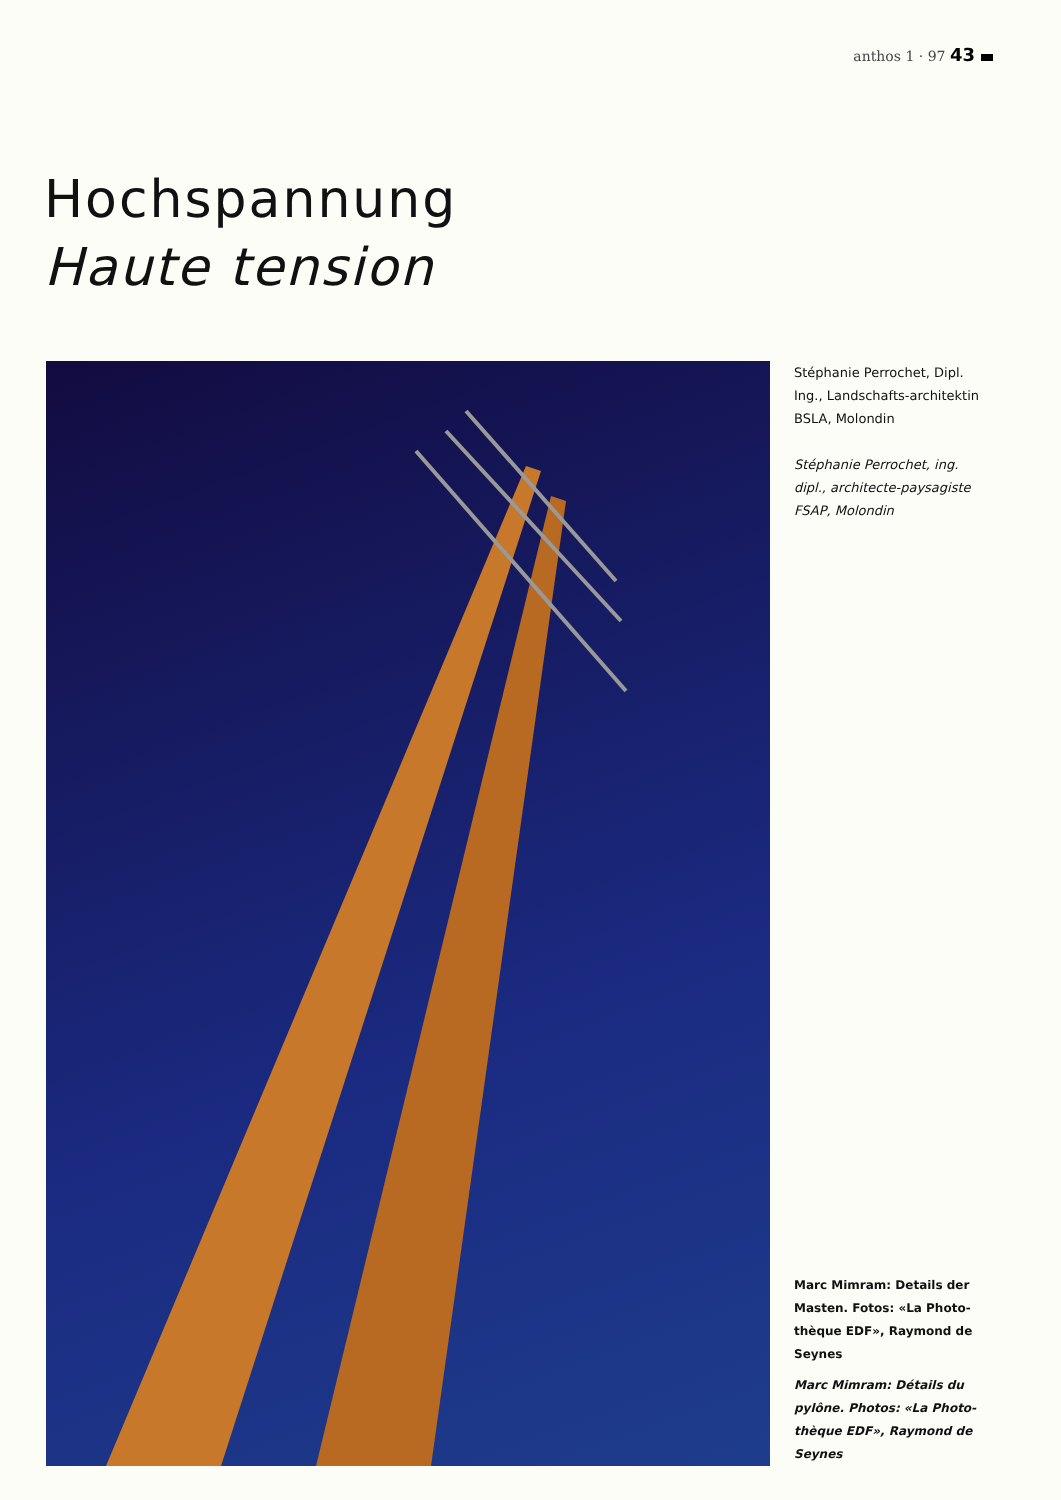anthos 1 · 97 43
Hochspannung
Haute tension
Stéphanie Perrochet, Dipl. Ing., Landschafts-architektin BSLA, Molondin
Stéphanie Perrochet, ing. dipl., architecte-paysagiste FSAP, Molondin
Marc Mimram: Details der Masten. Fotos: «La Photo-thèque EDF», Raymond de Seynes
Marc Mimram: Détails du pylône. Photos: «La Photo-thèque EDF», Raymond de Seynes